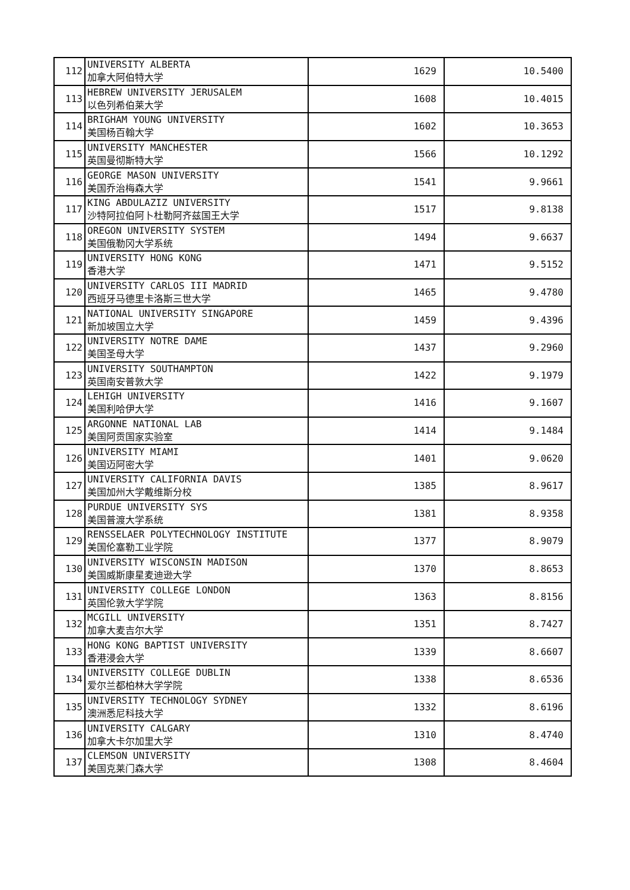| 112 | UNIVERSITY ALBERTA 加拿大阿伯特大学 | 1629 | 10.5400 |
| 113 | HEBREW UNIVERSITY JERUSALEM 以色列希伯莱大学 | 1608 | 10.4015 |
| 114 | BRIGHAM YOUNG UNIVERSITY 美国杨百翰大学 | 1602 | 10.3653 |
| 115 | UNIVERSITY MANCHESTER 英国曼彻斯特大学 | 1566 | 10.1292 |
| 116 | GEORGE MASON UNIVERSITY 美国乔治梅森大学 | 1541 | 9.9661 |
| 117 | KING ABDULAZIZ UNIVERSITY 沙特阿拉伯阿卜杜勒阿齐兹国王大学 | 1517 | 9.8138 |
| 118 | OREGON UNIVERSITY SYSTEM 美国俄勒冈大学系统 | 1494 | 9.6637 |
| 119 | UNIVERSITY HONG KONG 香港大学 | 1471 | 9.5152 |
| 120 | UNIVERSITY CARLOS III MADRID 西班牙马德里卡洛斯三世大学 | 1465 | 9.4780 |
| 121 | NATIONAL UNIVERSITY SINGAPORE 新加坡国立大学 | 1459 | 9.4396 |
| 122 | UNIVERSITY NOTRE DAME 美国圣母大学 | 1437 | 9.2960 |
| 123 | UNIVERSITY SOUTHAMPTON 英国南安普敦大学 | 1422 | 9.1979 |
| 124 | LEHIGH UNIVERSITY 美国利哈伊大学 | 1416 | 9.1607 |
| 125 | ARGONNE NATIONAL LAB 美国阿贡国家实验室 | 1414 | 9.1484 |
| 126 | UNIVERSITY MIAMI 美国迈阿密大学 | 1401 | 9.0620 |
| 127 | UNIVERSITY CALIFORNIA DAVIS 美国加州大学戴维斯分校 | 1385 | 8.9617 |
| 128 | PURDUE UNIVERSITY SYS 美国普渡大学系统 | 1381 | 8.9358 |
| 129 | RENSSELAER POLYTECHNOLOGY INSTITUTE 美国伦塞勒工业学院 | 1377 | 8.9079 |
| 130 | UNIVERSITY WISCONSIN MADISON 美国威斯康星麦迪逊大学 | 1370 | 8.8653 |
| 131 | UNIVERSITY COLLEGE LONDON 英国伦敦大学学院 | 1363 | 8.8156 |
| 132 | MCGILL UNIVERSITY 加拿大麦吉尔大学 | 1351 | 8.7427 |
| 133 | HONG KONG BAPTIST UNIVERSITY 香港浸会大学 | 1339 | 8.6607 |
| 134 | UNIVERSITY COLLEGE DUBLIN 爱尔兰都柏林大学学院 | 1338 | 8.6536 |
| 135 | UNIVERSITY TECHNOLOGY SYDNEY 澳洲悉尼科技大学 | 1332 | 8.6196 |
| 136 | UNIVERSITY CALGARY 加拿大卡尔加里大学 | 1310 | 8.4740 |
| 137 | CLEMSON UNIVERSITY 美国克莱门森大学 | 1308 | 8.4604 |